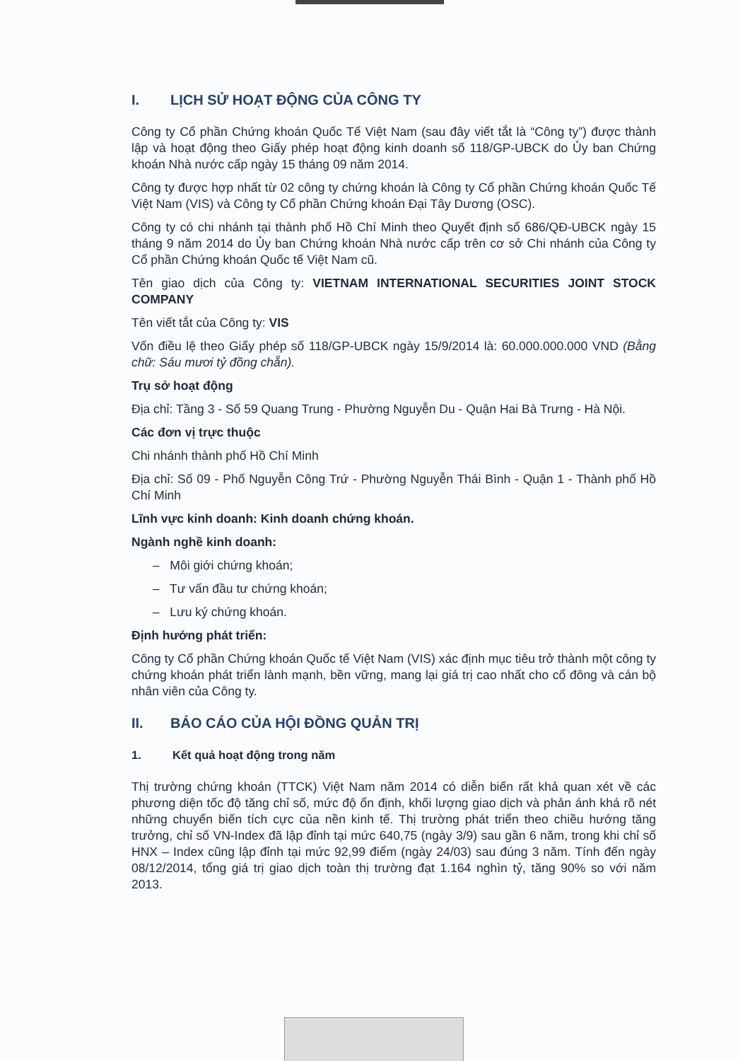I. LỊCH SỬ HOẠT ĐỘNG CỦA CÔNG TY
Công ty Cổ phần Chứng khoán Quốc Tế Việt Nam (sau đây viết tắt là “Công ty”) được thành lập và hoạt động theo Giấy phép hoạt động kinh doanh số 118/GP-UBCK do Ủy ban Chứng khoán Nhà nước cấp ngày 15 tháng 09 năm 2014.
Công ty được hợp nhất từ 02 công ty chứng khoán là Công ty Cổ phần Chứng khoán Quốc Tế Việt Nam (VIS) và Công ty Cổ phần Chứng khoán Đại Tây Dương (OSC).
Công ty có chi nhánh tại thành phố Hồ Chí Minh theo Quyết định số 686/QĐ-UBCK ngày 15 tháng 9 năm 2014 do Ủy ban Chứng khoán Nhà nước cấp trên cơ sở Chi nhánh của Công ty Cổ phần Chứng khoán Quốc tế Việt Nam cũ.
Tên giao dịch của Công ty: VIETNAM INTERNATIONAL SECURITIES JOINT STOCK COMPANY
Tên viết tắt của Công ty: VIS
Vốn điều lệ theo Giấy phép số 118/GP-UBCK ngày 15/9/2014 là: 60.000.000.000 VND (Bằng chữ: Sáu mươi tỷ đồng chẵn).
Trụ sở hoạt động
Địa chỉ: Tầng 3 - Số 59 Quang Trung - Phường Nguyễn Du - Quận Hai Bà Trưng - Hà Nội.
Các đơn vị trực thuộc
Chi nhánh thành phố Hồ Chí Minh
Địa chỉ: Số 09 - Phố Nguyễn Công Trứ - Phường Nguyễn Thái Bình - Quận 1 - Thành phố Hồ Chí Minh
Lĩnh vực kinh doanh: Kinh doanh chứng khoán.
Ngành nghề kinh doanh:
– Môi giới chứng khoán;
– Tư vấn đầu tư chứng khoán;
– Lưu ký chứng khoán.
Định hướng phát triển:
Công ty Cổ phần Chứng khoán Quốc tế Việt Nam (VIS) xác định mục tiêu trở thành một công ty chứng khoán phát triển lành mạnh, bền vững, mang lại giá trị cao nhất cho cổ đông và cán bộ nhân viên của Công ty.
II. BÁO CÁO CỦA HỘI ĐỒNG QUẢN TRỊ
1. Kết quả hoạt động trong năm
Thị trường chứng khoán (TTCK) Việt Nam năm 2014 có diễn biến rất khả quan xét về các phương diện tốc độ tăng chỉ số, mức độ ổn định, khối lượng giao dịch và phản ánh khá rõ nét những chuyển biến tích cực của nền kinh tế. Thị trường phát triển theo chiều hướng tăng trưởng, chỉ số VN-Index đã lập đỉnh tại mức 640,75 (ngày 3/9) sau gần 6 năm, trong khi chỉ số HNX – Index cũng lập đỉnh tại mức 92,99 điểm (ngày 24/03) sau đúng 3 năm. Tính đến ngày 08/12/2014, tổng giá trị giao dịch toàn thị trường đạt 1.164 nghìn tỷ, tăng 90% so với năm 2013.